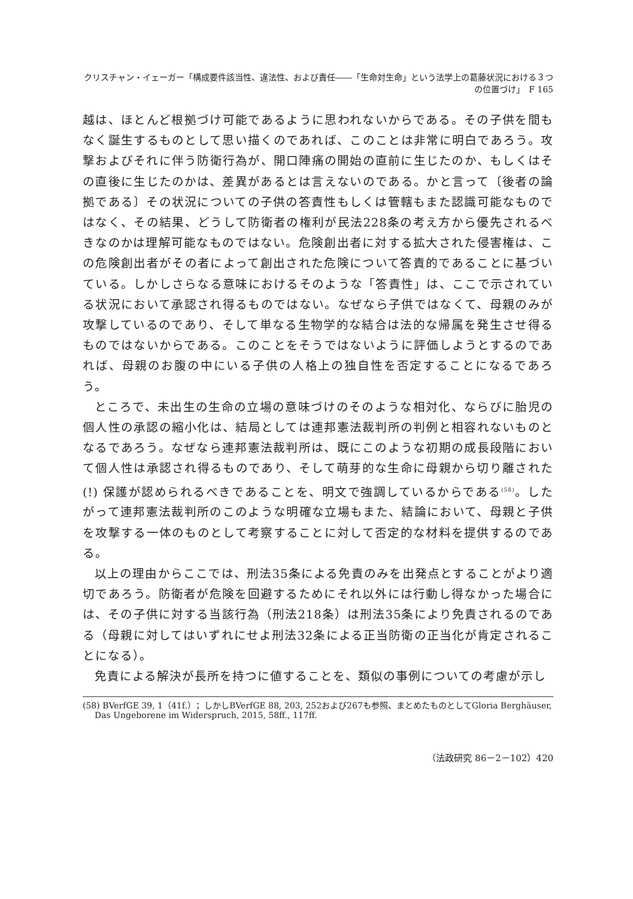クリスチャン・イェーガー「構成要件該当性、違法性、および責任――「生命対生命」という法学上の葛藤状況における３つの位置づけ」　F 165
越は、ほとんど根拠づけ可能であるように思われないからである。その子供を間もなく誕生するものとして思い描くのであれば、このことは非常に明白であろう。攻撃およびそれに伴う防衛行為が、開口陣痛の開始の直前に生じたのか、もしくはその直後に生じたのかは、差異があるとは言えないのである。かと言って〔後者の論拠である〕その状況についての子供の答責性もしくは管轄もまた認識可能なものではなく、その結果、どうして防衛者の権利が民法228条の考え方から優先されるべきなのかは理解可能なものではない。危険創出者に対する拡大された侵害権は、この危険創出者がその者によって創出された危険について答責的であることに基づいている。しかしさらなる意味におけるそのような「答責性」は、ここで示されている状況において承認され得るものではない。なぜなら子供ではなくて、母親のみが攻撃しているのであり、そして単なる生物学的な結合は法的な帰属を発生させ得るものではないからである。このことをそうではないように評価しようとするのであれば、母親のお腹の中にいる子供の人格上の独自性を否定することになるであろう。
ところで、未出生の生命の立場の意味づけのそのような相対化、ならびに胎児の個人性の承認の縮小化は、結局としては連邦憲法裁判所の判例と相容れないものとなるであろう。なぜなら連邦憲法裁判所は、既にこのような初期の成長段階において個人性は承認され得るものであり、そして萌芽的な生命に母親から切り離された(!) 保護が認められるべきであることを、明文で強調しているからである<sup>(58)</sup>。したがって連邦憲法裁判所のこのような明確な立場もまた、結論において、母親と子供を攻撃する一体のものとして考察することに対して否定的な材料を提供するのである。
以上の理由からここでは、刑法35条による免責のみを出発点とすることがより適切であろう。防衛者が危険を回避するためにそれ以外には行動し得なかった場合には、その子供に対する当該行為（刑法218条）は刑法35条により免責されるのである（母親に対してはいずれにせよ刑法32条による正当防衛の正当化が肯定されることになる）。
免責による解決が長所を持つに値することを、類似の事例についての考慮が示し
(58) BVerfGE 39, 1（41f.）；しかしBVerfGE 88, 203, 252および267も参照、まとめたものとしてGloria Berghäuser, Das Ungeborene im Widerspruch, 2015, 58ff., 117ff.
（法政研究 86－2－102）420